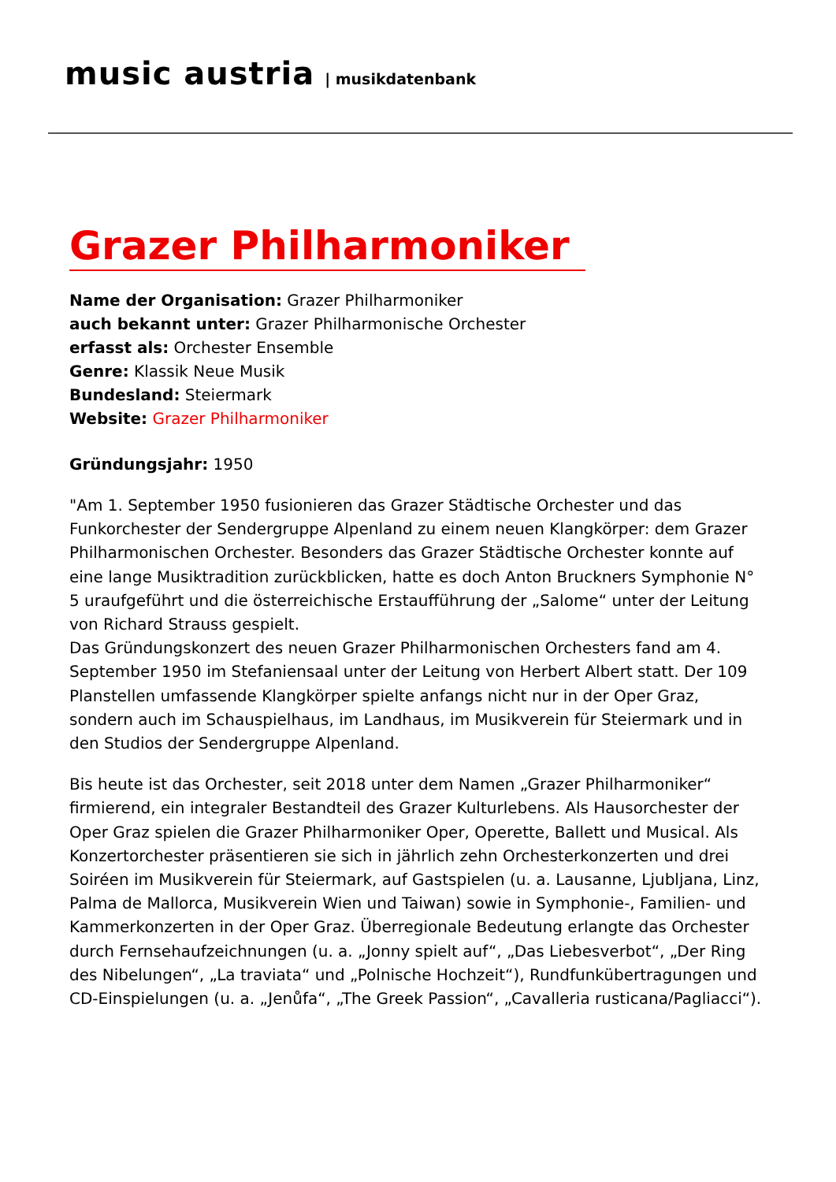music austria | musikdatenbank
Grazer Philharmoniker
Name der Organisation: Grazer Philharmoniker
auch bekannt unter: Grazer Philharmonische Orchester
erfasst als: Orchester Ensemble
Genre: Klassik Neue Musik
Bundesland: Steiermark
Website: Grazer Philharmoniker
Gründungsjahr: 1950
"Am 1. September 1950 fusionieren das Grazer Städtische Orchester und das Funkorchester der Sendergruppe Alpenland zu einem neuen Klangkörper: dem Grazer Philharmonischen Orchester. Besonders das Grazer Städtische Orchester konnte auf eine lange Musiktradition zurückblicken, hatte es doch Anton Bruckners Symphonie N° 5 uraufgeführt und die österreichische Erstaufführung der „Salome“ unter der Leitung von Richard Strauss gespielt.
Das Gründungskonzert des neuen Grazer Philharmonischen Orchesters fand am 4. September 1950 im Stefaniensaal unter der Leitung von Herbert Albert statt. Der 109 Planstellen umfassende Klangkörper spielte anfangs nicht nur in der Oper Graz, sondern auch im Schauspielhaus, im Landhaus, im Musikverein für Steiermark und in den Studios der Sendergruppe Alpenland.
Bis heute ist das Orchester, seit 2018 unter dem Namen „Grazer Philharmoniker“ firmierend, ein integraler Bestandteil des Grazer Kulturlebens. Als Hausorchester der Oper Graz spielen die Grazer Philharmoniker Oper, Operette, Ballett und Musical. Als Konzertorchester präsentieren sie sich in jährlich zehn Orchesterkonzerten und drei Soiréen im Musikverein für Steiermark, auf Gastspielen (u. a. Lausanne, Ljubljana, Linz, Palma de Mallorca, Musikverein Wien und Taiwan) sowie in Symphonie-, Familien- und Kammerkonzerten in der Oper Graz. Überregionale Bedeutung erlangte das Orchester durch Fernsehaufzeichnungen (u. a. „Jonny spielt auf“, „Das Liebesverbot“, „Der Ring des Nibelungen“, „La traviata“ und „Polnische Hochzeit“), Rundfunkübertragungen und CD-Einspielungen (u. a. „Jenůfa“, „The Greek Passion“, „Cavalleria rusticana/Pagliacci“).